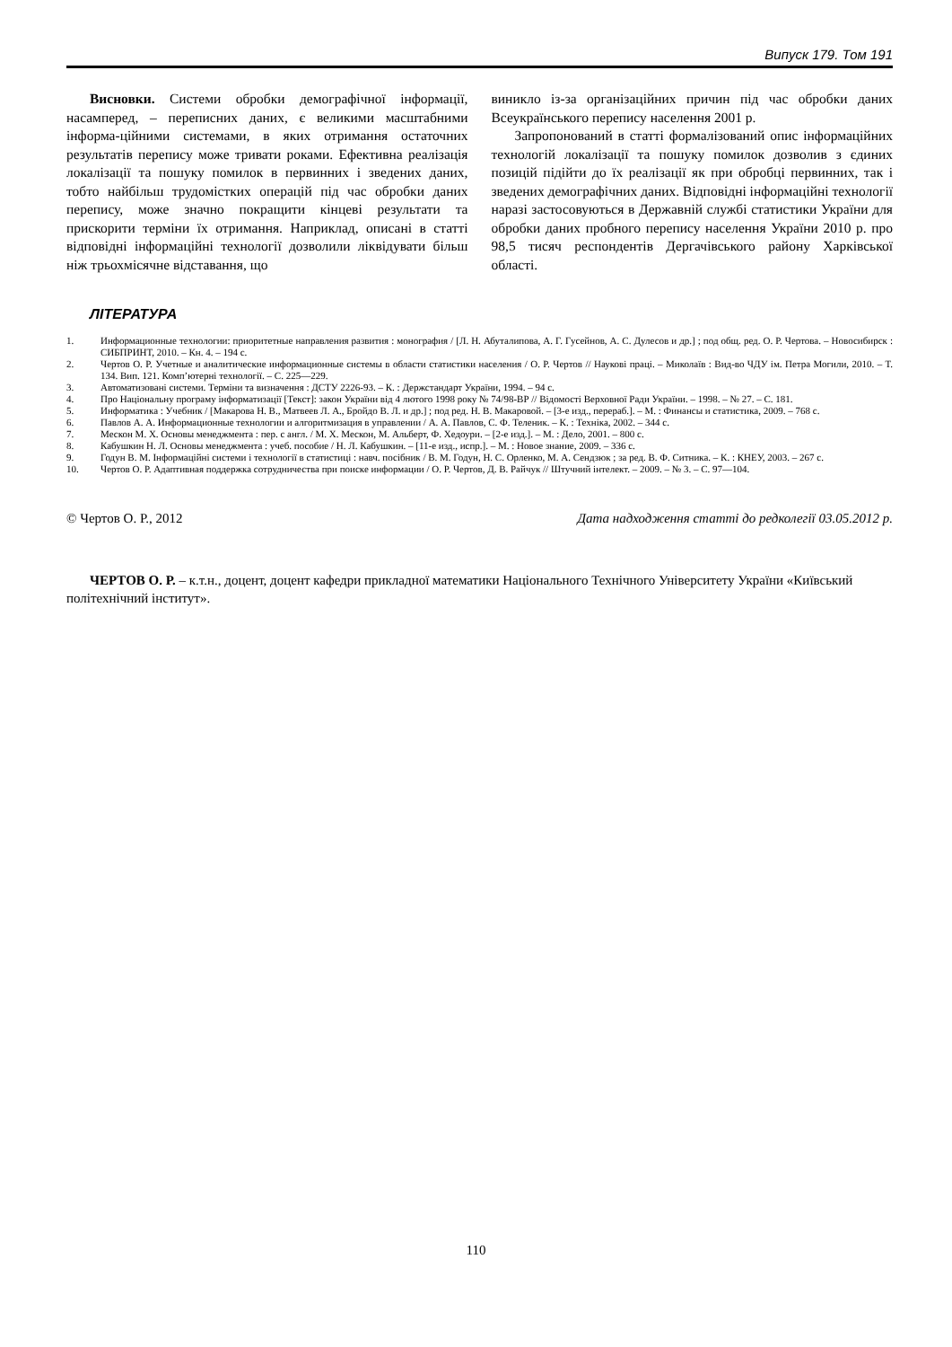Випуск 179. Том 191
Висновки. Системи обробки демографічної інформації, насамперед, – переписних даних, є великими масштабними інформа-ційними системами, в яких отримання остаточних результатів перепису може тривати роками. Ефективна реалізація локалізації та пошуку помилок в первинних і зведених даних, тобто найбільш трудомістких операцій під час обробки даних перепису, може значно покращити кінцеві результати та прискорити терміни їх отримання. Наприклад, описані в статті відповідні інформаційні технології дозволили ліквідувати більш ніж трьохмісячне відставання, що
виникло із-за організаційних причин під час обробки даних Всеукраїнського перепису населення 2001 р.
Запропонований в статті формалізований опис інформаційних технологій локалізації та пошуку помилок дозволив з єдиних позицій підійти до їх реалізації як при обробці первинних, так і зведених демографічних даних. Відповідні інформаційні технології наразі застосовуються в Державній службі статистики України для обробки даних пробного перепису населення України 2010 р. про 98,5 тисяч респондентів Дергачівського району Харківської області.
ЛІТЕРАТУРА
1. Информационные технологии: приоритетные направления развития : монография / [Л. Н. Абуталипова, А. Г. Гусейнов, А. С. Дулесов и др.] ; под общ. ред. О. Р. Чертова. – Новосибирск : СИБПРИНТ, 2010. – Кн. 4. – 194 с.
2. Чертов О. Р. Учетные и аналитические информационные системы в области статистики населения / О. Р. Чертов // Наукові праці. – Миколаїв : Вид-во ЧДУ ім. Петра Могили, 2010. – Т. 134. Вип. 121. Комп’ютерні технології. – С. 225—229.
3. Автоматизовані системи. Терміни та визначення : ДСТУ 2226-93. – К. : Держстандарт України, 1994. – 94 с.
4. Про Національну програму інформатизації [Текст]: закон України від 4 лютого 1998 року № 74/98-ВР // Відомості Верховної Ради України. – 1998. – № 27. – С. 181.
5. Информатика : Учебник / [Макарова Н. В., Матвеев Л. А., Бройдо В. Л. и др.] ; под ред. Н. В. Макаровой. – [3-е изд., перераб.]. – М. : Финансы и статистика, 2009. – 768 с.
6. Павлов А. А. Информационные технологии и алгоритмизация в управлении / А. А. Павлов, С. Ф. Теленик. – К. : Техніка, 2002. – 344 с.
7. Мескон М. Х. Основы менеджмента : пер. с англ. / М. Х. Мескон, М. Альберт, Ф. Хедоури. – [2-е изд.]. – М. : Дело, 2001. – 800 с.
8. Кабушкин Н. Л. Основы менеджмента : учеб. пособие / Н. Л. Кабушкин. – [11-е изд., испр.]. – М. : Новое знание, 2009. – 336 с.
9. Годун В. М. Інформаційні системи і технології в статистиці : навч. посібник / В. М. Годун, Н. С. Орленко, М. А. Сендзюк ; за ред. В. Ф. Ситника. – К. : КНЕУ, 2003. – 267 с.
10. Чертов О. Р. Адаптивная поддержка сотрудничества при поиске информации / О. Р. Чертов, Д. В. Райчук // Штучний інтелект. – 2009. – № 3. – С. 97—104.
© Чертов О. Р., 2012 Дата надходження статті до редколегії 03.05.2012 р.
ЧЕРТОВ О. Р. – к.т.н., доцент, доцент кафедри прикладної математики Національного Технічного Університету України «Київський політехнічний інститут».
110